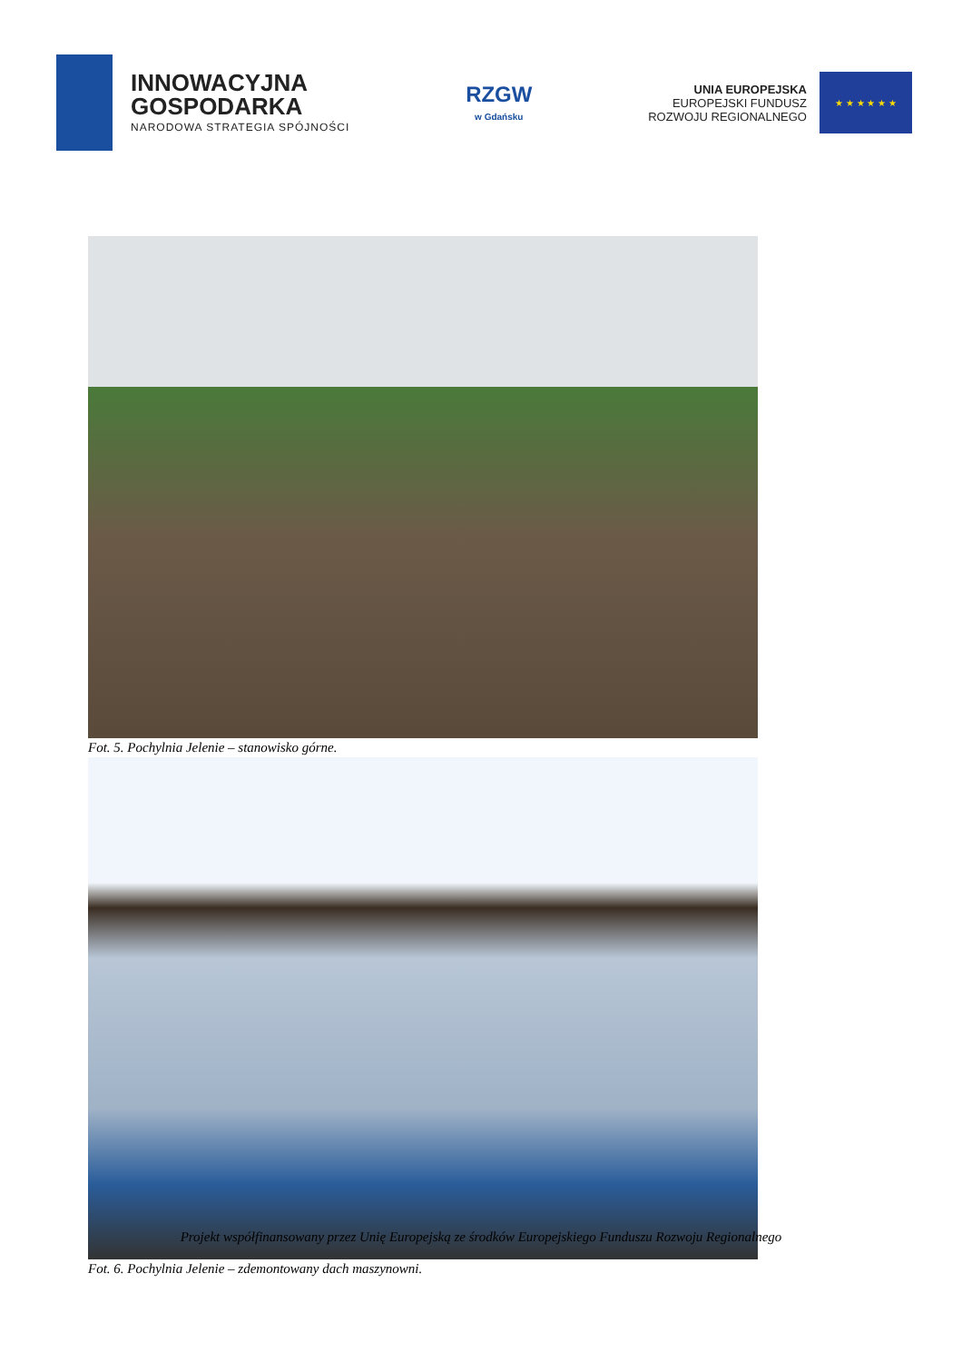INNOWACYJNA
GOSPODARKA
NARODOWA STRATEGIA SPÓJNOŚCI
RZGW
w Gdańsku
UNIA EUROPEJSKA
EUROPEJSKI FUNDUSZ
ROZWOJU REGIONALNEGO
★ ★ ★ ★ ★ ★
Fot. 5. Pochylnia Jelenie – stanowisko górne.
Fot. 6. Pochylnia Jelenie – zdemontowany dach maszynowni.
Projekt współfinansowany przez Unię Europejską ze środków Europejskiego Funduszu Rozwoju Regionalnego